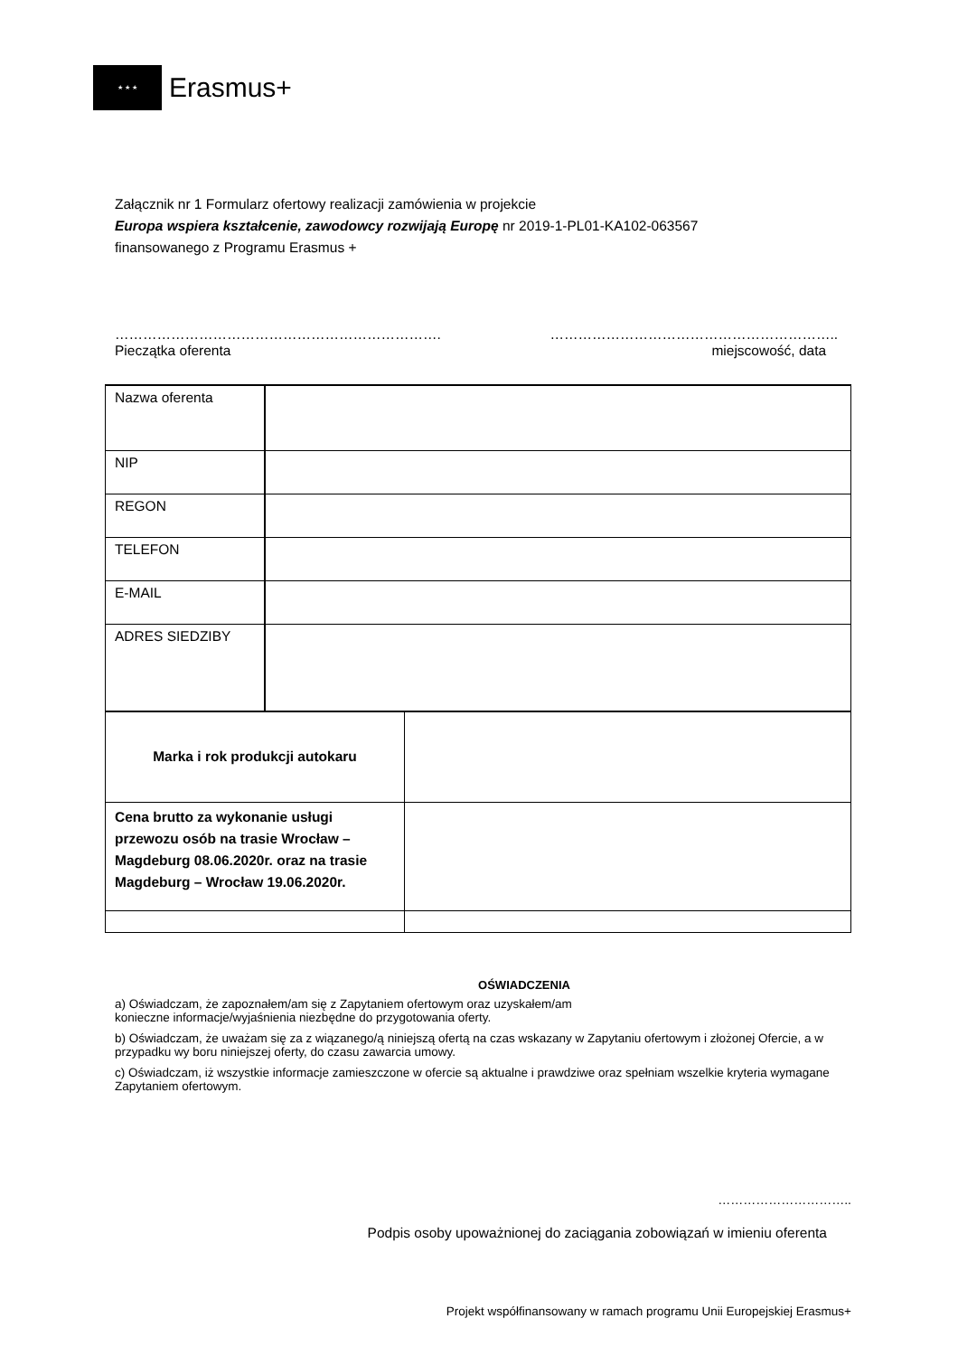★ ★ ★
Erasmus+
Załącznik nr 1 Formularz ofertowy realizacji zamówienia w projekcie
Europa wspiera kształcenie, zawodowcy rozwijają Europę nr 2019-1-PL01-KA102-063567
finansowanego z Programu Erasmus +
…………………………………………………………….
Pieczątka oferenta
……………………………………………………..
miejscowość, data
| Nazwa oferenta | |
| NIP | |
| REGON | |
| TELEFON | |
| E-MAIL | |
| ADRES SIEDZIBY | |
| Marka i rok produkcji autokaru | |
| Cena brutto za wykonanie usługi przewozu osób na trasie Wrocław – Magdeburg 08.06.2020r. oraz na trasie Magdeburg – Wrocław 19.06.2020r. | |
OŚWIADCZENIA
a) Oświadczam, że zapoznałem/am się z Zapytaniem ofertowym oraz uzyskałem/am
konieczne informacje/wyjaśnienia niezbędne do przygotowania oferty.
b) Oświadczam, że uważam się za z wiązanego/ą niniejszą ofertą na czas wskazany w Zapytaniu ofertowym i złożonej Ofercie, a w przypadku wy boru niniejszej oferty, do czasu zawarcia umowy.
c) Oświadczam, iż wszystkie informacje zamieszczone w ofercie są aktualne i prawdziwe oraz spełniam wszelkie kryteria wymagane Zapytaniem ofertowym.
…………………………..
Podpis osoby upoważnionej do zaciągania zobowiązań w imieniu oferenta
Projekt współfinansowany w ramach programu Unii Europejskiej Erasmus+